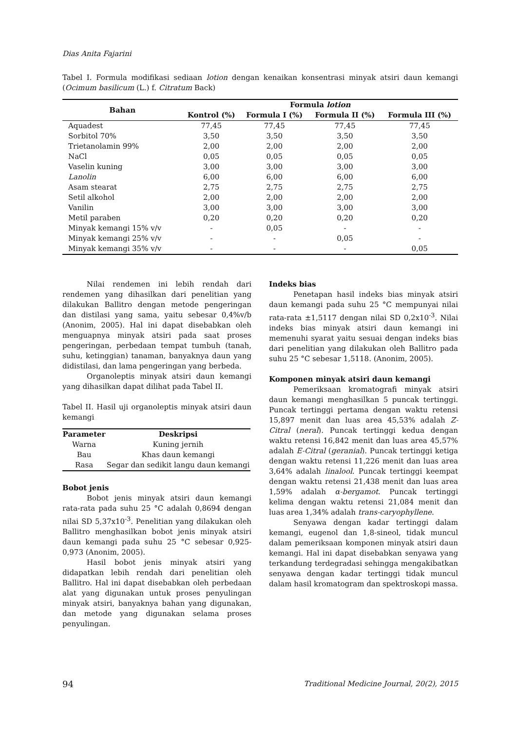Dias Anita Fajarini
Tabel I. Formula modifikasi sediaan lotion dengan kenaikan konsentrasi minyak atsiri daun kemangi (Ocimum basilicum (L.) f. Citratum Back)
| Bahan | Formula lotion | | | |
| --- | --- | --- | --- | --- |
| | Kontrol (%) | Formula I (%) | Formula II (%) | Formula III (%) |
| Aquadest | 77,45 | 77,45 | 77,45 | 77,45 |
| Sorbitol 70% | 3,50 | 3,50 | 3,50 | 3,50 |
| Trietanolamin 99% | 2,00 | 2,00 | 2,00 | 2,00 |
| NaCl | 0,05 | 0,05 | 0,05 | 0,05 |
| Vaselin kuning | 3,00 | 3,00 | 3,00 | 3,00 |
| Lanolin | 6,00 | 6,00 | 6,00 | 6,00 |
| Asam stearat | 2,75 | 2,75 | 2,75 | 2,75 |
| Setil alkohol | 2,00 | 2,00 | 2,00 | 2,00 |
| Vanilin | 3,00 | 3,00 | 3,00 | 3,00 |
| Metil paraben | 0,20 | 0,20 | 0,20 | 0,20 |
| Minyak kemangi 15% v/v | - | 0,05 | - | - |
| Minyak kemangi 25% v/v | - | - | 0,05 | - |
| Minyak kemangi 35% v/v | - | - | - | 0,05 |
Nilai rendemen ini lebih rendah dari rendemen yang dihasilkan dari penelitian yang dilakukan Ballitro dengan metode pengeringan dan distilasi yang sama, yaitu sebesar 0,4%v/b (Anonim, 2005). Hal ini dapat disebabkan oleh menguapnya minyak atsiri pada saat proses pengeringan, perbedaan tempat tumbuh (tanah, suhu, ketinggian) tanaman, banyaknya daun yang didistilasi, dan lama pengeringan yang berbeda.
Organoleptis minyak atsiri daun kemangi yang dihasilkan dapat dilihat pada Tabel II.
Tabel II. Hasil uji organoleptis minyak atsiri daun kemangi
| Parameter | Deskripsi |
| --- | --- |
| Warna | Kuning jernih |
| Bau | Khas daun kemangi |
| Rasa | Segar dan sedikit langu daun kemangi |
Bobot jenis
Bobot jenis minyak atsiri daun kemangi rata-rata pada suhu 25 °C adalah 0,8694 dengan nilai SD 5,37x10<sup>-3</sup>. Penelitian yang dilakukan oleh Ballitro menghasilkan bobot jenis minyak atsiri daun kemangi pada suhu 25 °C sebesar 0,925-0,973 (Anonim, 2005).
Hasil bobot jenis minyak atsiri yang didapatkan lebih rendah dari penelitian oleh Ballitro. Hal ini dapat disebabkan oleh perbedaan alat yang digunakan untuk proses penyulingan minyak atsiri, banyaknya bahan yang digunakan, dan metode yang digunakan selama proses penyulingan.
Indeks bias
Penetapan hasil indeks bias minyak atsiri daun kemangi pada suhu 25 °C mempunyai nilai rata-rata ±1,5117 dengan nilai SD 0,2x10<sup>-3</sup>. Nilai indeks bias minyak atsiri daun kemangi ini memenuhi syarat yaitu sesuai dengan indeks bias dari penelitian yang dilakukan oleh Ballitro pada suhu 25 °C sebesar 1,5118. (Anonim, 2005).
Komponen minyak atsiri daun kemangi
Pemeriksaan kromatografi minyak atsiri daun kemangi menghasilkan 5 puncak tertinggi. Puncak tertinggi pertama dengan waktu retensi 15,897 menit dan luas area 45,53% adalah Z-Citral (neral). Puncak tertinggi kedua dengan waktu retensi 16,842 menit dan luas area 45,57% adalah E-Citral (geranial). Puncak tertinggi ketiga dengan waktu retensi 11,226 menit dan luas area 3,64% adalah linalool. Puncak tertinggi keempat dengan waktu retensi 21,438 menit dan luas area 1,59% adalah α-bergamot. Puncak tertinggi kelima dengan waktu retensi 21,084 menit dan luas area 1,34% adalah trans-caryophyllene.
Senyawa dengan kadar tertinggi dalam kemangi, eugenol dan 1,8-sineol, tidak muncul dalam pemeriksaan komponen minyak atsiri daun kemangi. Hal ini dapat disebabkan senyawa yang terkandung terdegradasi sehingga mengakibatkan senyawa dengan kadar tertinggi tidak muncul dalam hasil kromatogram dan spektroskopi massa.
94 Traditional Medicine Journal, 20(2), 2015